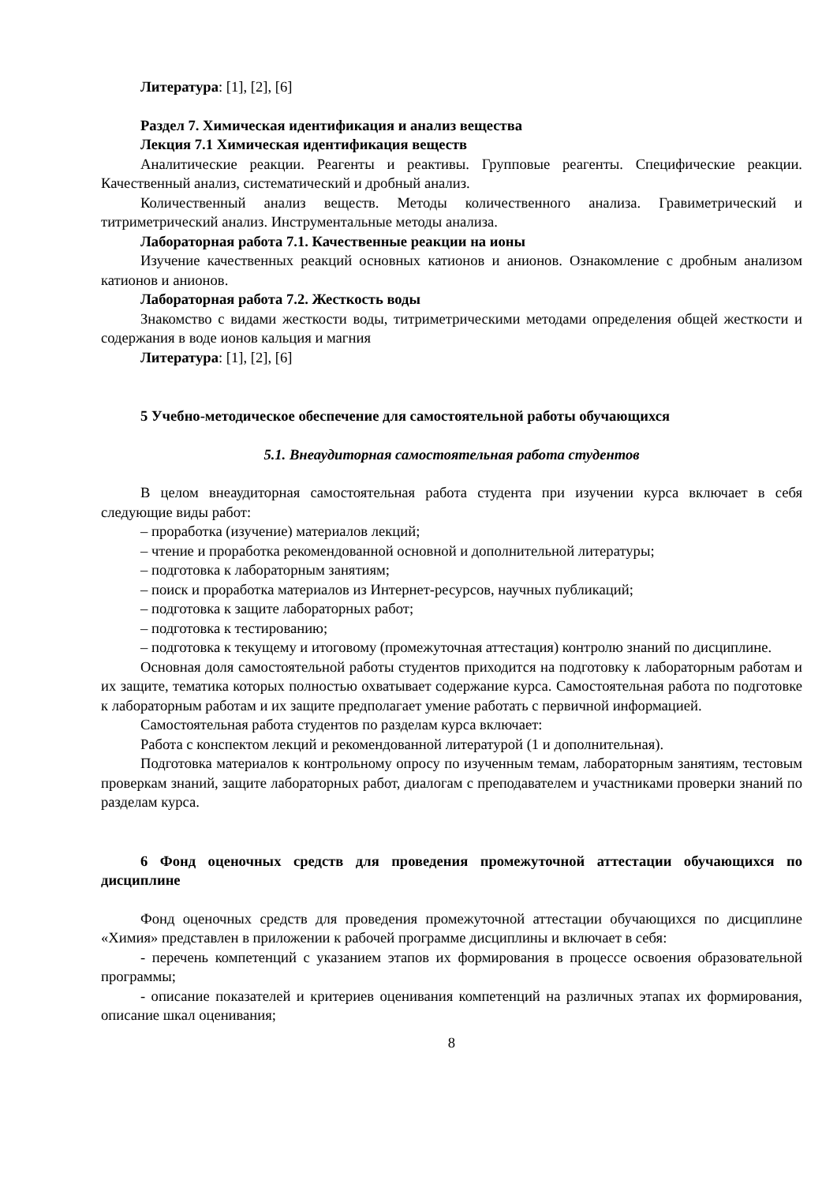Литература: [1], [2], [6]
Раздел 7. Химическая идентификация и анализ вещества
Лекция 7.1 Химическая идентификация веществ
Аналитические реакции. Реагенты и реактивы. Групповые реагенты. Специфические реакции. Качественный анализ, систематический и дробный анализ.
Количественный анализ веществ. Методы количественного анализа. Гравиметрический и титриметрический анализ. Инструментальные методы анализа.
Лабораторная работа 7.1. Качественные реакции на ионы
Изучение качественных реакций основных катионов и анионов. Ознакомление с дробным анализом катионов и анионов.
Лабораторная работа 7.2. Жесткость воды
Знакомство с видами жесткости воды, титриметрическими методами определения общей жесткости и содержания в воде ионов кальция и магния
Литература: [1], [2], [6]
5 Учебно-методическое обеспечение для самостоятельной работы обучающихся
5.1. Внеаудиторная самостоятельная работа студентов
В целом внеаудиторная самостоятельная работа студента при изучении курса включает в себя следующие виды работ:
– проработка (изучение) материалов лекций;
– чтение и проработка рекомендованной основной и дополнительной литературы;
– подготовка к лабораторным занятиям;
– поиск и проработка материалов из Интернет-ресурсов, научных публикаций;
– подготовка к защите лабораторных работ;
– подготовка к тестированию;
– подготовка к текущему и итоговому (промежуточная аттестация) контролю знаний по дисциплине.
Основная доля самостоятельной работы студентов приходится на подготовку к лабораторным работам и их защите, тематика которых полностью охватывает содержание курса. Самостоятельная работа по подготовке к лабораторным работам и их защите предполагает умение работать с первичной информацией.
Самостоятельная работа студентов по разделам курса включает:
Работа с конспектом лекций и рекомендованной литературой (1 и дополнительная).
Подготовка материалов к контрольному опросу по изученным темам, лабораторным занятиям, тестовым проверкам знаний, защите лабораторных работ, диалогам с преподавателем и участниками проверки знаний по разделам курса.
6 Фонд оценочных средств для проведения промежуточной аттестации обучающихся по дисциплине
Фонд оценочных средств для проведения промежуточной аттестации обучающихся по дисциплине «Химия» представлен в приложении к рабочей программе дисциплины и включает в себя:
- перечень компетенций с указанием этапов их формирования в процессе освоения образовательной программы;
- описание показателей и критериев оценивания компетенций на различных этапах их формирования, описание шкал оценивания;
8